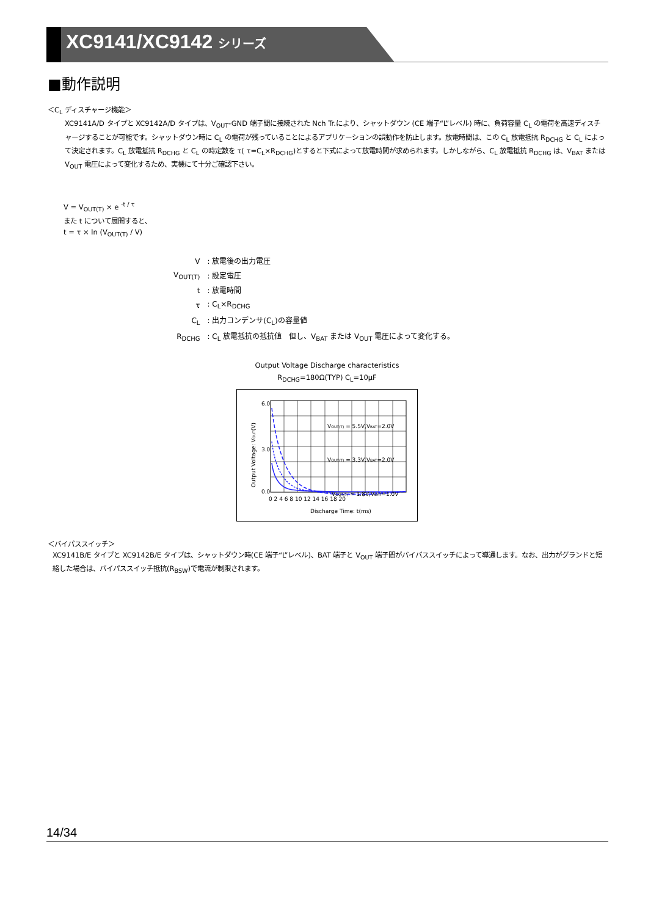XC9141/XC9142 シリーズ
■動作説明
＜C<sub>L</sub> ディスチャージ機能＞
XC9141A/D タイプと XC9142A/D タイプは、V<sub>OUT</sub>-GND 端子間に接続された Nch Tr.により、シャットダウン (CE 端子“L”レベル) 時に、負荷容量 C<sub>L</sub> の電荷を高速ディスチャージすることが可能です。シャットダウン時に C<sub>L</sub> の電荷が残っていることによるアプリケーションの誤動作を防止します。放電時間は、この C<sub>L</sub> 放電抵抗 R<sub>DCHG</sub> と C<sub>L</sub> によって決定されます。C<sub>L</sub> 放電抵抗 R<sub>DCHG</sub> と C<sub>L</sub> の時定数を τ( τ=C<sub>L</sub>×R<sub>DCHG</sub>)とすると下式によって放電時間が求められます。しかしながら、C<sub>L</sub> 放電抵抗 R<sub>DCHG</sub> は、V<sub>BAT</sub> または V<sub>OUT</sub> 電圧によって変化するため、実機にて十分ご確認下さい。
V = V<sub>OUT(T)</sub> × e <sup>-t / τ</sup>
また t について展開すると、
t = τ × ln (V<sub>OUT(T)</sub> / V)
| V | : 放電後の出力電圧 |
| V<sub>OUT(T)</sub> | : 設定電圧 |
| t | : 放電時間 |
| τ | : C<sub>L</sub>×R<sub>DCHG</sub> |
| C<sub>L</sub> | : 出力コンデンサ(C<sub>L</sub>)の容量値 |
| R<sub>DCHG</sub> | : C<sub>L</sub> 放電抵抗の抵抗値 但し、V<sub>BAT</sub> または V<sub>OUT</sub> 電圧によって変化する。 |
Output Voltage Discharge characteristics
R<sub>DCHG</sub>=180Ω(TYP) C<sub>L</sub>=10μF
6.0
3.0
0.0
0 2 4 6 8 10 12 14 16 18 20
VOUT(T) = 5.5V,VBAT=2.0V
VOUT(T) = 3.3V,VBAT=2.0V
VOUT(T) = 1.8V,VBAT=1.0V
Discharge Time: t(ms)
Output Voltage: VOUT(V)
＜バイパススイッチ＞
XC9141B/E タイプと XC9142B/E タイプは、シャットダウン時(CE 端子“L”レベル)、BAT 端子と V<sub>OUT</sub> 端子間がバイパススイッチによって導通します。なお、出力がグランドと短絡した場合は、バイパススイッチ抵抗(R<sub>BSW</sub>)で電流が制限されます。
14/34